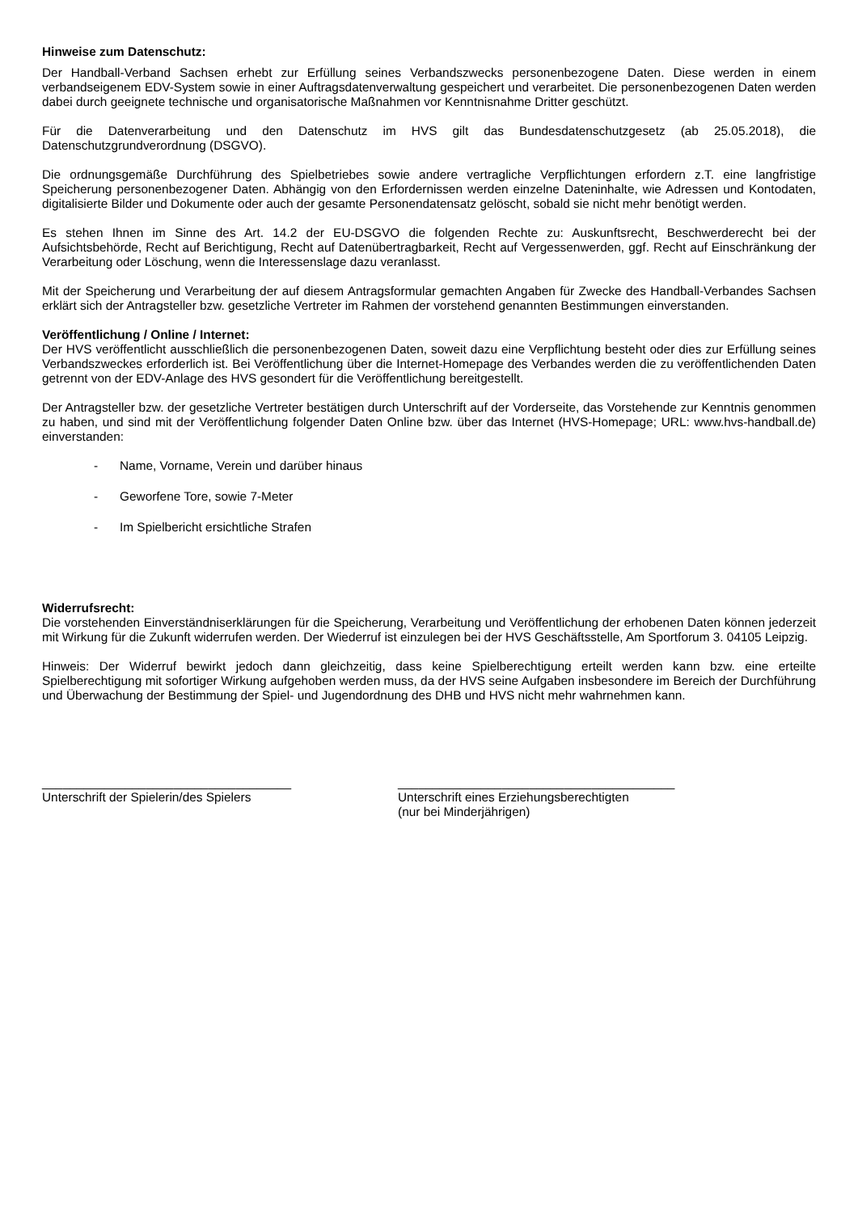Hinweise zum Datenschutz:
Der Handball-Verband Sachsen erhebt zur Erfüllung seines Verbandszwecks personenbezogene Daten. Diese werden in einem verbandseigenem EDV-System sowie in einer Auftragsdatenverwaltung gespeichert und verarbeitet. Die personenbezogenen Daten werden dabei durch geeignete technische und organisatorische Maßnahmen vor Kenntnisnahme Dritter geschützt.
Für die Datenverarbeitung und den Datenschutz im HVS gilt das Bundesdatenschutzgesetz (ab 25.05.2018), die Datenschutzgrundverordnung (DSGVO).
Die ordnungsgemäße Durchführung des Spielbetriebes sowie andere vertragliche Verpflichtungen erfordern z.T. eine langfristige Speicherung personenbezogener Daten. Abhängig von den Erfordernissen werden einzelne Dateninhalte, wie Adressen und Kontodaten, digitalisierte Bilder und Dokumente oder auch der gesamte Personendatensatz gelöscht, sobald sie nicht mehr benötigt werden.
Es stehen Ihnen im Sinne des Art. 14.2 der EU-DSGVO die folgenden Rechte zu: Auskunftsrecht, Beschwerderecht bei der Aufsichtsbehörde, Recht auf Berichtigung, Recht auf Datenübertragbarkeit, Recht auf Vergessenwerden, ggf. Recht auf Einschränkung der Verarbeitung oder Löschung, wenn die Interessenslage dazu veranlasst.
Mit der Speicherung und Verarbeitung der auf diesem Antragsformular gemachten Angaben für Zwecke des Handball-Verbandes Sachsen erklärt sich der Antragsteller bzw. gesetzliche Vertreter im Rahmen der vorstehend genannten Bestimmungen einverstanden.
Veröffentlichung / Online / Internet:
Der HVS veröffentlicht ausschließlich die personenbezogenen Daten, soweit dazu eine Verpflichtung besteht oder dies zur Erfüllung seines Verbandszweckes erforderlich ist. Bei Veröffentlichung über die Internet-Homepage des Verbandes werden die zu veröffentlichenden Daten getrennt von der EDV-Anlage des HVS gesondert für die Veröffentlichung bereitgestellt.
Der Antragsteller bzw. der gesetzliche Vertreter bestätigen durch Unterschrift auf der Vorderseite, das Vorstehende zur Kenntnis genommen zu haben, und sind mit der Veröffentlichung folgender Daten Online bzw. über das Internet (HVS-Homepage; URL: www.hvs-handball.de) einverstanden:
- Name, Vorname, Verein und darüber hinaus
- Geworfene Tore, sowie 7-Meter
- Im Spielbericht ersichtliche Strafen
Widerrufsrecht:
Die vorstehenden Einverständniserklärungen für die Speicherung, Verarbeitung und Veröffentlichung der erhobenen Daten können jederzeit mit Wirkung für die Zukunft widerrufen werden. Der Wiederruf ist einzulegen bei der HVS Geschäftsstelle, Am Sportforum 3. 04105 Leipzig.
Hinweis: Der Widerruf bewirkt jedoch dann gleichzeitig, dass keine Spielberechtigung erteilt werden kann bzw. eine erteilte Spielberechtigung mit sofortiger Wirkung aufgehoben werden muss, da der HVS seine Aufgaben insbesondere im Bereich der Durchführung und Überwachung der Bestimmung der Spiel- und Jugendordnung des DHB und HVS nicht mehr wahrnehmen kann.
____________________________________
Unterschrift der Spielerin/des Spielers
________________________________________
Unterschrift eines Erziehungsberechtigten
(nur bei Minderjährigen)